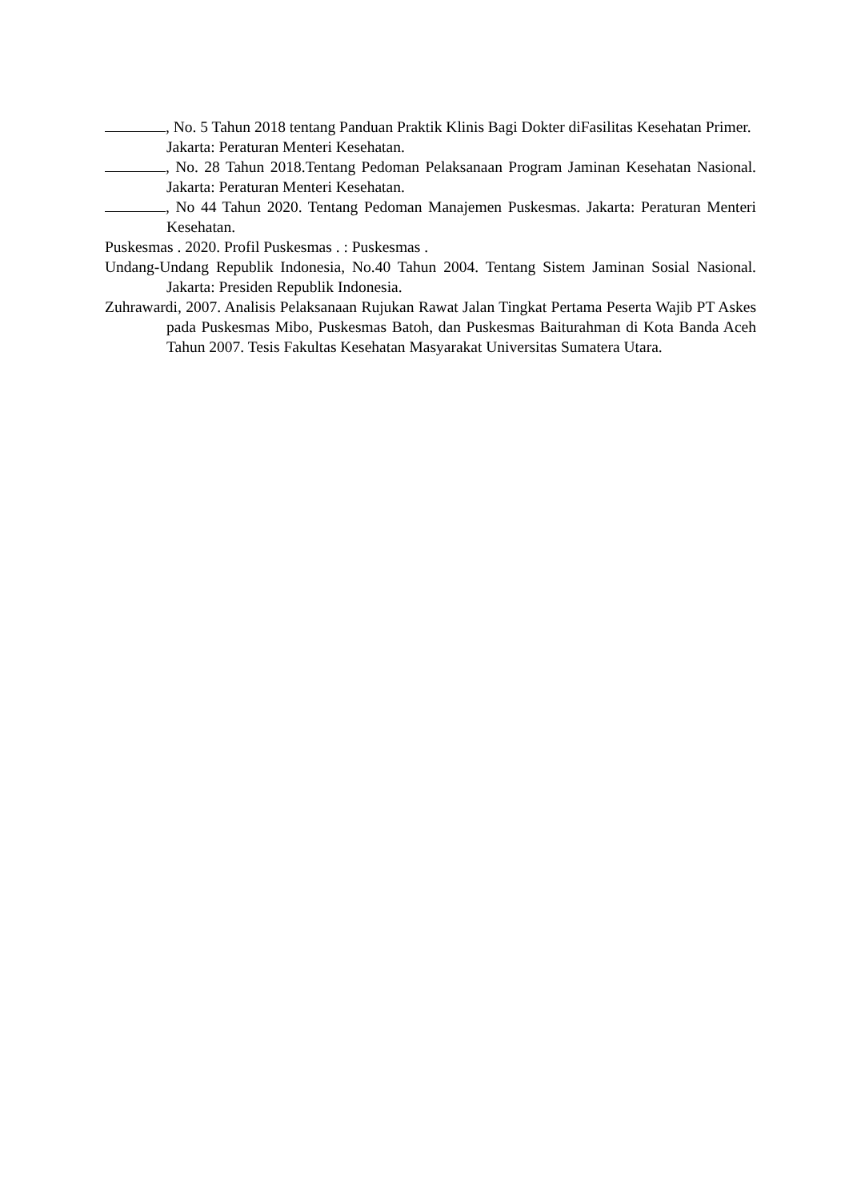, No. 5 Tahun 2018 tentang Panduan Praktik Klinis Bagi Dokter diFasilitas Kesehatan Primer. Jakarta: Peraturan Menteri Kesehatan.
, No. 28 Tahun 2018.Tentang Pedoman Pelaksanaan Program Jaminan Kesehatan Nasional. Jakarta: Peraturan Menteri Kesehatan.
, No 44 Tahun 2020. Tentang Pedoman Manajemen Puskesmas. Jakarta: Peraturan Menteri Kesehatan.
Puskesmas . 2020. Profil Puskesmas . : Puskesmas .
Undang-Undang Republik Indonesia, No.40 Tahun 2004. Tentang Sistem Jaminan Sosial Nasional. Jakarta: Presiden Republik Indonesia.
Zuhrawardi, 2007. Analisis Pelaksanaan Rujukan Rawat Jalan Tingkat Pertama Peserta Wajib PT Askes pada Puskesmas Mibo, Puskesmas Batoh, dan Puskesmas Baiturahman di Kota Banda Aceh Tahun 2007. Tesis Fakultas Kesehatan Masyarakat Universitas Sumatera Utara.